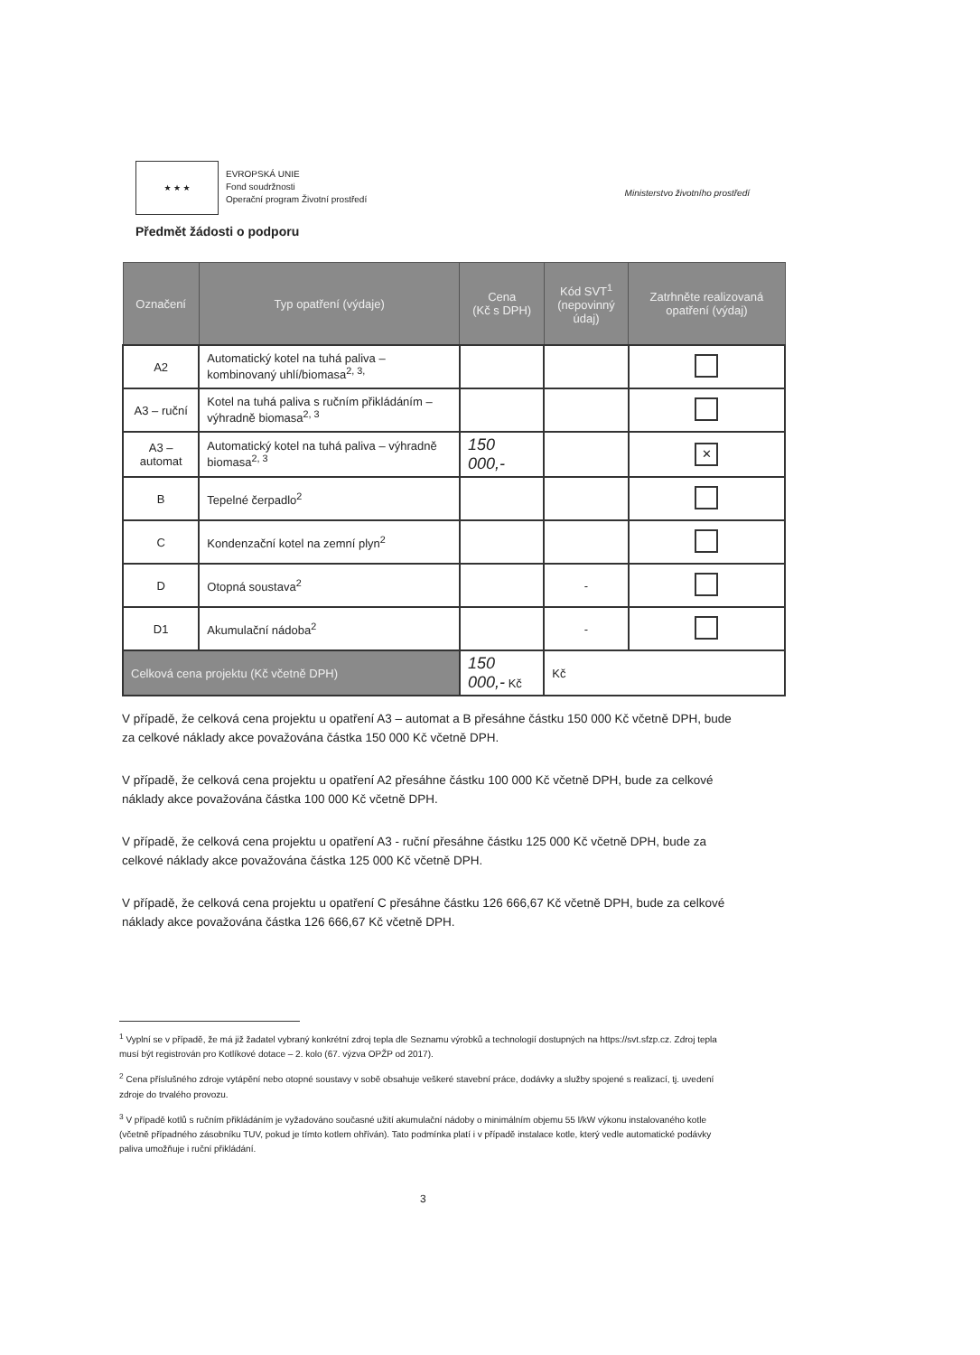★ ★ ★ EVROPSKÁ UNIE
Fond soudržnosti
Operační program Životní prostředí
Ministerstvo životního prostředí
Předmět žádosti o podporu
| Označení | Typ opatření (výdaje) | Cena (Kč s DPH) | Kód SVT<sup>1</sup> (nepovinný údaj) | Zatrhněte realizovaná opatření (výdaj) |
| --- | --- | --- | --- | --- |
| A2 | Automatický kotel na tuhá paliva – kombinovaný uhlí/biomasa<sup>2, 3,</sup> | | | |
| A3 – ruční | Kotel na tuhá paliva s ručním přikládáním – výhradně biomasa<sup>2, 3</sup> | | | |
| A3 – automat | Automatický kotel na tuhá paliva – výhradně biomasa<sup>2, 3</sup> | 150 000,- | | ✕ |
| B | Tepelné čerpadlo<sup>2</sup> | | | |
| C | Kondenzační kotel na zemní plyn<sup>2</sup> | | | |
| D | Otopná soustava<sup>2</sup> | | - | |
| D1 | Akumulační nádoba<sup>2</sup> | | - | |
| Celková cena projektu (Kč včetně DPH) | | 150 000,- Kč | Kč | |
V případě, že celková cena projektu u opatření A3 – automat a B přesáhne částku 150 000 Kč včetně DPH, bude za celkové náklady akce považována částka 150 000 Kč včetně DPH.
V případě, že celková cena projektu u opatření A2 přesáhne částku 100 000 Kč včetně DPH, bude za celkové náklady akce považována částka 100 000 Kč včetně DPH.
V případě, že celková cena projektu u opatření A3 - ruční přesáhne částku 125 000 Kč včetně DPH, bude za celkové náklady akce považována částka 125 000 Kč včetně DPH.
V případě, že celková cena projektu u opatření C přesáhne částku 126 666,67 Kč včetně DPH, bude za celkové náklady akce považována částka 126 666,67 Kč včetně DPH.
<sup>1</sup> Vyplní se v případě, že má již žadatel vybraný konkrétní zdroj tepla dle Seznamu výrobků a technologií dostupných na https://svt.sfzp.cz. Zdroj tepla musí být registrován pro Kotlíkové dotace – 2. kolo (67. výzva OPŽP od 2017).
<sup>2</sup> Cena příslušného zdroje vytápění nebo otopné soustavy v sobě obsahuje veškeré stavební práce, dodávky a služby spojené s realizací, tj. uvedení zdroje do trvalého provozu.
<sup>3</sup> V případě kotlů s ručním přikládáním je vyžadováno současné užití akumulační nádoby o minimálním objemu 55 l/kW výkonu instalovaného kotle (včetně případného zásobníku TUV, pokud je tímto kotlem ohříván). Tato podmínka platí i v případě instalace kotle, který vedle automatické podávky paliva umožňuje i ruční přikládání.
3